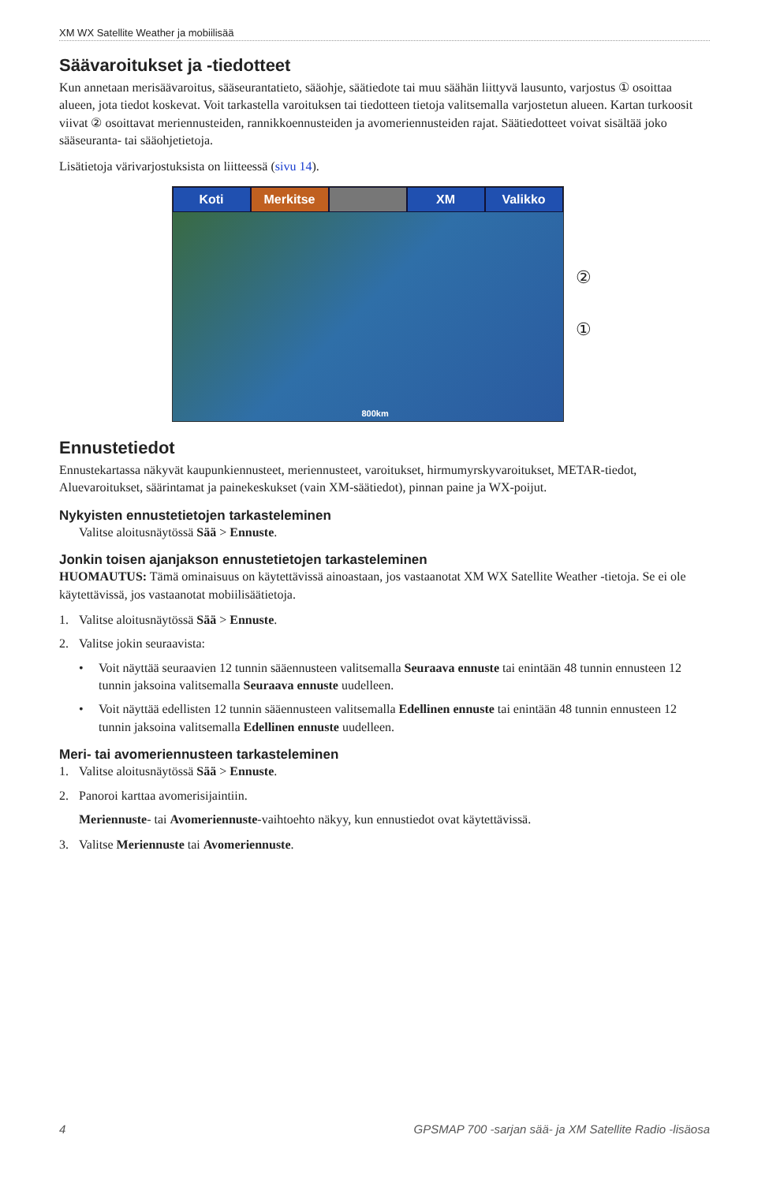XM WX Satellite Weather ja mobiilisää
Säävaroitukset ja -tiedotteet
Kun annetaan merisäävaroitus, sääseurantatieto, sääohje, säätiedote tai muu säähän liittyvä lausunto, varjostus ① osoittaa alueen, jota tiedot koskevat. Voit tarkastella varoituksen tai tiedotteen tietoja valitsemalla varjostetun alueen. Kartan turkoosit viivat ② osoittavat meriennusteiden, rannikkoennusteiden ja avomeriennusteiden rajat. Säätiedotteet voivat sisältää joko sääseuranta- tai sääohjetietoja.
Lisätietoja värivarjostuksista on liitteessä (sivu 14).
Koti Merkitse XM Valikko
800km
②
①
Ennustetiedot
Ennustekartassa näkyvät kaupunkiennusteet, meriennusteet, varoitukset, hirmumyrskyvaroitukset, METAR-tiedot, Aluevaroitukset, säärintamat ja painekeskukset (vain XM-säätiedot), pinnan paine ja WX-poijut.
Nykyisten ennustetietojen tarkasteleminen
Valitse aloitusnäytössä Sää > Ennuste.
Jonkin toisen ajanjakson ennustetietojen tarkasteleminen
HUOMAUTUS: Tämä ominaisuus on käytettävissä ainoastaan, jos vastaanotat XM WX Satellite Weather -tietoja. Se ei ole käytettävissä, jos vastaanotat mobiilisäätietoja.
1. Valitse aloitusnäytössä Sää > Ennuste.
2. Valitse jokin seuraavista:
• Voit näyttää seuraavien 12 tunnin sääennusteen valitsemalla Seuraava ennuste tai enintään 48 tunnin ennusteen 12 tunnin jaksoina valitsemalla Seuraava ennuste uudelleen.
• Voit näyttää edellisten 12 tunnin sääennusteen valitsemalla Edellinen ennuste tai enintään 48 tunnin ennusteen 12 tunnin jaksoina valitsemalla Edellinen ennuste uudelleen.
Meri- tai avomeriennusteen tarkasteleminen
1. Valitse aloitusnäytössä Sää > Ennuste.
2. Panoroi karttaa avomerisijaintiin.
Meriennuste- tai Avomeriennuste-vaihtoehto näkyy, kun ennustiedot ovat käytettävissä.
3. Valitse Meriennuste tai Avomeriennuste.
4 GPSMAP 700 -sarjan sää- ja XM Satellite Radio -lisäosa